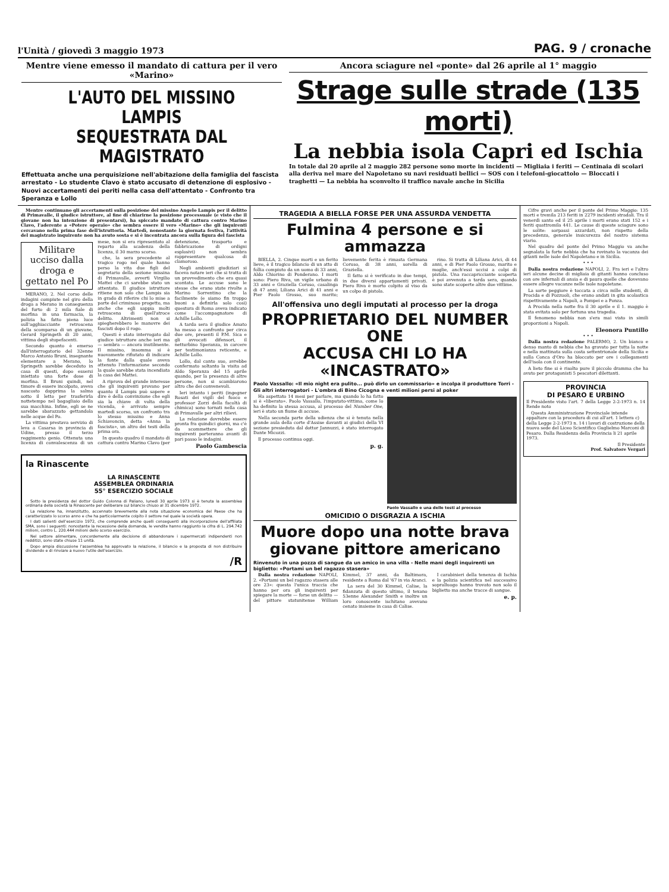l'Unità / giovedì 3 maggio 1973 PAG. 9 / cronache
Mentre viene emesso il mandato di cattura per il vero «Marino»
L'AUTO DEL MISSINO LAMPIS
SEQUESTRATA DAL MAGISTRATO
Effettuata anche una perquisizione nell'abitazione della famiglia del fascista arrestato - Lo studente Clavo è stato accusato di detenzione di esplosivo - Nuovi accertamenti dei periti nella casa dell'attentato - Confronto tra Speranza e Lollo
Ancora sciagure nel «ponte» dal 26 aprile al 1° maggio
Strage sulle strade (135 morti)
La nebbia isola Capri ed Ischia
In totale dal 20 aprile al 2 maggio 282 persone sono morte in incidenti — Migliaia i feriti — Centinaia di scolari alla deriva nel mare del Napoletano su navi residuati bellici — SOS con i telefoni-giocattolo — Bloccati i traghetti — La nebbia ha sconvolto il traffico navale anche in Sicilia
Mentre continuano gli accertamenti sulla posizione del missino Angelo Lampis per il delitto di Primavalle, il giudice istruttore, al fine di chiarirne la posizione processuale (e visto che il giovane non ha intenzione di presentarsi), ha spiccato mandato di cattura contro Marino Clavo, l'aderente a «Potere operaio» che sembra essere il vero «Marino» che gli inquirenti cercavano nella prima fase dell'istruttoria. Martedì, nonostante la giornata festiva, l'attività del magistrato inquirente non ha avuto sosta e si è incentrata ancora sulla figura del fascista
Militare ucciso dalla droga e gettato nel Po
MERANO, 2. Nel corso delle indagini compiute nel giro della droga a Merano in conseguenza del furto di 2 mila fiale di morfina in una farmacia, la polizia ha fatto piena luce sull'agghiacciante retroscena della scomparsa di un giovane, Gerard Springeth di 20 anni, vittima degli stupefacenti.
Secondo quanto è emerso dall'interrogatorio del 32enne Marco Antonio Bruni, insegnante elementare a Merano, lo Springeth sarebbe deceduto in casa di questi, dopo essersi iniettato una forte dose di morfina. Il Bruni quindi, nel timore di essere incolpato, aveva nascosto dapprima la salma sotto il letto per trasferirla nottetempo nel bagagliaio della sua macchina. Infine, egli se ne sarebbe sbarazzato gettandola nelle acque del Po.
La vittima prestava servizio di leva a Casarsa in provincia di Udine, presso il terzo reggimento genio. Ottenuta una licenza di convalescenza di un mese, non si era ripresentato al reparto alla scadenza della licenza, il 30 marzo scorso.
che, la sera precedente al tragico rogo nel quale hanno perso la vita due figli del segretario della sezione missina di Primavalle, avvertì Virgilio Mattei che ci sarebbe stato un attentato. Il giudice istruttore ritiene non solo che Lampis sia in grado di riferire chi lo mise a parte del criminoso progetto, ma anche che egli sappia molti retroscena di quell'atroce delitto. Altrimenti non si spiegherebbero le manovre dei fascisti dopo il rogo.
Questi è stato interrogato dal giudice istruttore anche ieri ma — sembra — ancora inutilmente. Il missino, insomma si è nuovamente rifiutato di indicare la fonte dalla quale aveva attenuto l'informazione secondo la quale sarebbe stata incendiata la casa dei Mattei.
A riprova del grande interesse che gli inquirenti provano per quanto il Lampis può sapere e dire è della convinzione che egli sia la chiave di volta della vicenda, è arrivato sempre martedì scorso, un confronto tra lo stesso missino e Anna Schiavoncin, detta «Anna la fascista», un altro dei testi della prima ora.
In questo quadro il mandato di cattura contro Marino Clavo (per detenzione, trasporto e fabbricazione di ordigni esplosivi) non sembra rappresentare qualcosa di clamoroso.
Negli ambienti giudiziari si faceva notare ieri che si tratta di un provvedimento che era quasi scontato. Le accuse sono le stesse che erano state rivolte a Marino Sorrentino che la facilmente (e siamo fin troppo buoni a definirla solo così) questura di Roma aveva indicato come l'accompagnatore di Achille Lollo.
A tarda sera il giudice Amato ha messo a confronto per circa due ore, presenti il P.M. Sica e gli avvocati difensori, il netturbino Speranza, in carcere per testimonianza reticente, e Achille Lollo.
Lollo, dal canto suo, avrebbe confermato soltanto la visita ad Aldo Speranza del 15 aprile quando, per la presenza di altre persone, non si scambiarono altro che dei convenevoli.
Ieri intanto i periti (ingegner Rosati dei vigili del fuoco e professor Zorzi della facoltà di chimica) sono tornati nella casa di Primavalle per altri rilievi.
La relazione dovrebbe essere pronta fra quindici giorni, ma c'è da scommettere che gli inquirenti porteranno avanti di pari passo le indagini.
Paolo Gambescia
la Rinascente
LA RINASCENTE
ASSEMBLEA ORDINARIA
55° ESERCIZIO SOCIALE
Sotto la presidenza del dottor Guido Colonna di Paliano, lunedì 30 aprile 1973 si è tenuta la assemblea ordinaria della società la Rinascente per deliberare sul bilancio chiuso al 31 dicembre 1972.
La relazione ha, innanzitutto, accennato brevemente alla nota situazione economica del Paese che ha caratterizzato lo scorso anno e che ha particolarmente colpito il settore nel quale la società opera.
I dati salienti dell'esercizio 1972, che comprende anche quelli conseguenti alla incorporazione dell'affiliata SMA, sono i seguenti: nonostante la recessione della domanda, le vendite hanno raggiunto la cifra di L. 294.742 milioni, contro L. 220.444 milioni dello scorso esercizio.
Nel settore alimentare, concordemente alla decisione di abbandonare i supermercati indipendenti non redditizi, sono state chiuse 11 unità.
Dopo ampia discussione l'assemblea ha approvato la relazione, il bilancio e la proposta di non distribuire dividendo e di rinviare a nuovo l'utile dell'esercizio.
/R
TRAGEDIA A BIELLA FORSE PER UNA ASSURDA VENDETTA
Fulmina 4 persone e si ammazza
BIELLA, 2. Cinque morti e un ferito lieve, è il tragico bilancio di un atto di follia compiuto da un uomo di 33 anni, Aldo Chiorino di Ponderano. I morti sono: Piero Riva, un vigile urbano di 33 anni e Graziella Coruso, casalinga di 47 anni; Liliana Arici di 41 anni e Pier Paolo Grosso, suo marito; lievemente ferita è rimasta Germana Coruso, di 38 anni, sorella di Graziella.
Il fatto si è verificato in due tempi, in due diversi appartamenti privati. Piero Riva è morto colpito al viso da un colpo di pistola.
rino. Si tratta di Liliana Arici, di 44 anni, e di Pier Paolo Grosso, marito e moglie, anch'essi uccisi a colpi di pistola. Una raccapricciante scoperta è poi avvenuta a tarda sera, quando sono state scoperte altre due vittime.
All'offensiva uno degli imputati al processo per la droga
PROPRIETARIO DEL NUMBER ONE
ACCUSA CHI LO HA «INCASTRATO»
Paolo Vassallo: «Il mio night era pulito... può dirlo un commissario» e incolpa il produttore Torri - Gli altri interrogatori - L'ombra di Bino Cicogna e venti milioni persi al poker
Ha aspettato 14 mesi per parlare, ma quando lo ha fatto si è «liberato». Paolo Vassallo, l'imputato-vittima, come lo ha definito la stessa accusa, al processo del Number One, ieri è stato un fiume di accuse.
Nella seconda parte della udienza che si è tenuta nella grande aula della corte d'Assise davanti ai giudici della VI sezione presieduta dal dottor Jannuzzi, è stato interrogato Dante Micozzi.
Il processo continua oggi.
p. g.
Paolo Vassallo e una delle testi al processo
OMICIDIO O DISGRAZIA A ISCHIA
Muore dopo una notte brava giovane pittore americano
Rinvenuto in una pozza di sangue da un amico in una villa - Nelle mani degli inquirenti un biglietto: «Portami un bel ragazzo stasera»
Dalla nostra redazione NAPOLI, 2. «Portami un bel ragazzo stasera alle ore 23»: questa l'unica traccia che hanno per ora gli inquirenti per spiegare la morte — forse un delitto — del pittore statunitense William Kimmel, 37 anni, da Baltimora, residente a Roma dal '67 in via Aranci.
La sera del 30 Kimmel, Calise, la fidanzata di questo ultimo, il texano 53enne Alexander Smith e inoltre un loro conoscente ischitano avevano cenato insieme in casa di Calise.
I carabinieri della tenenza di Ischia e la polizia scientifica nel successivo sopralluogo hanno trovato non solo il biglietto ma anche tracce di sangue.
e. p.
Cifre gravi anche per il ponte del Primo Maggio: 135 morti e tremila 213 feriti in 2279 incidenti stradali. Tra il venerdì santo ed il 25 aprile i morti erano stati 152 e i feriti quattromila 441. Le cause di queste sciagure sono le solite: sorpassi azzardati, non rispetto della precedenza, generale insicurezza del nostro sistema viario.
Nel quadro del ponte del Primo Maggio va anche segnalata la forte nebbia che ha rovinato la vacanza dei gitanti nelle isole del Napoletano e in Sicilia.
• • •
Dalla nostra redazione NAPOLI, 2. Fra ieri e l'altro ieri alcune decine di migliaia di gitanti hanno concluso con ore infernali di ansia e di paura quelle che dovevano essere allegre vacanze nelle isole napoletane.
La sorte peggiore è toccata a circa mille studenti, di Procida e di Pozzuoli, che erano andati in gita scolastica rispettivamente a Napoli, a Pompei e a Ponza.
A Procida nella notte fra il 30 aprile e il 1. maggio è stata evitata solo per fortuna una tragedia.
Il fenomeno nebbia non s'era mai visto in simili proporzioni a Napoli.
Eleonora Puntillo
• • •
Dalla nostra redazione PALERMO, 2. Un bianco e denso manto di nebbia che ha gravato per tutta la notte e nella mattinata sulla costa settentrionale della Sicilia e sulla Conca d'Oro ha bloccato per ore i collegamenti dell'isola con il continente.
A lieto fine si è risolto pure il piccolo dramma che ha avuto per protagonisti 5 pescatori dilettanti.
PROVINCIA
DI PESARO E URBINO
Il Presidente visto l'art. 7 della Legge 2-2-1973 n. 14 Rende noto
Questa Amministrazione Provinciale intende appaltare con la procedura di cui all'art. 1 lettera c) della Legge 2-2-1973 n. 14 i lavori di costruzione della nuova sede del Liceo Scientifico Guglielmo Marconi di Pesaro. Dalla Residenza della Provincia li 21 aprile 1973.
Il Presidente
Prof. Salvatore Vergari